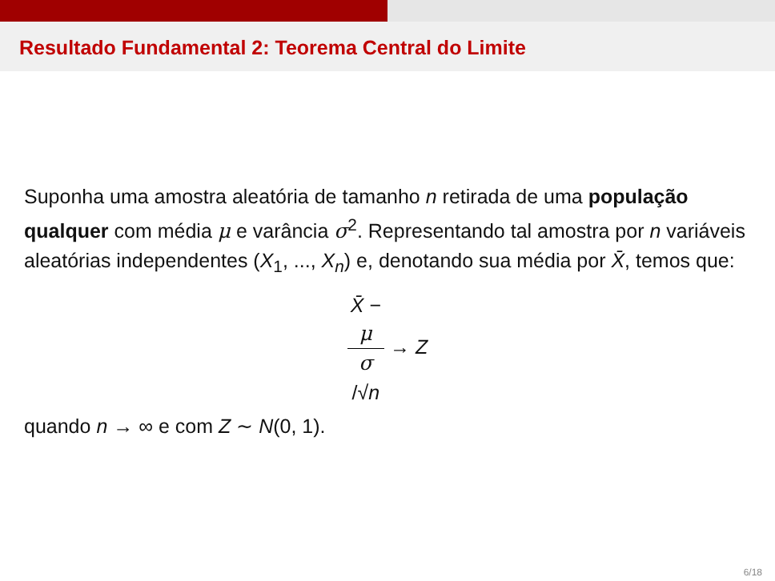Resultado Fundamental 2: Teorema Central do Limite
Suponha uma amostra aleatória de tamanho n retirada de uma população qualquer com média μ e varância σ<sup>2</sup>. Representando tal amostra por n variáveis aleatórias independentes (X<sub>1</sub>, ..., X<sub>n</sub>) e, denotando sua média por X̄, temos que:
X̄ −
μ σ
/√n → Z
quando n → ∞ e com Z ∼ N(0, 1).
6/18